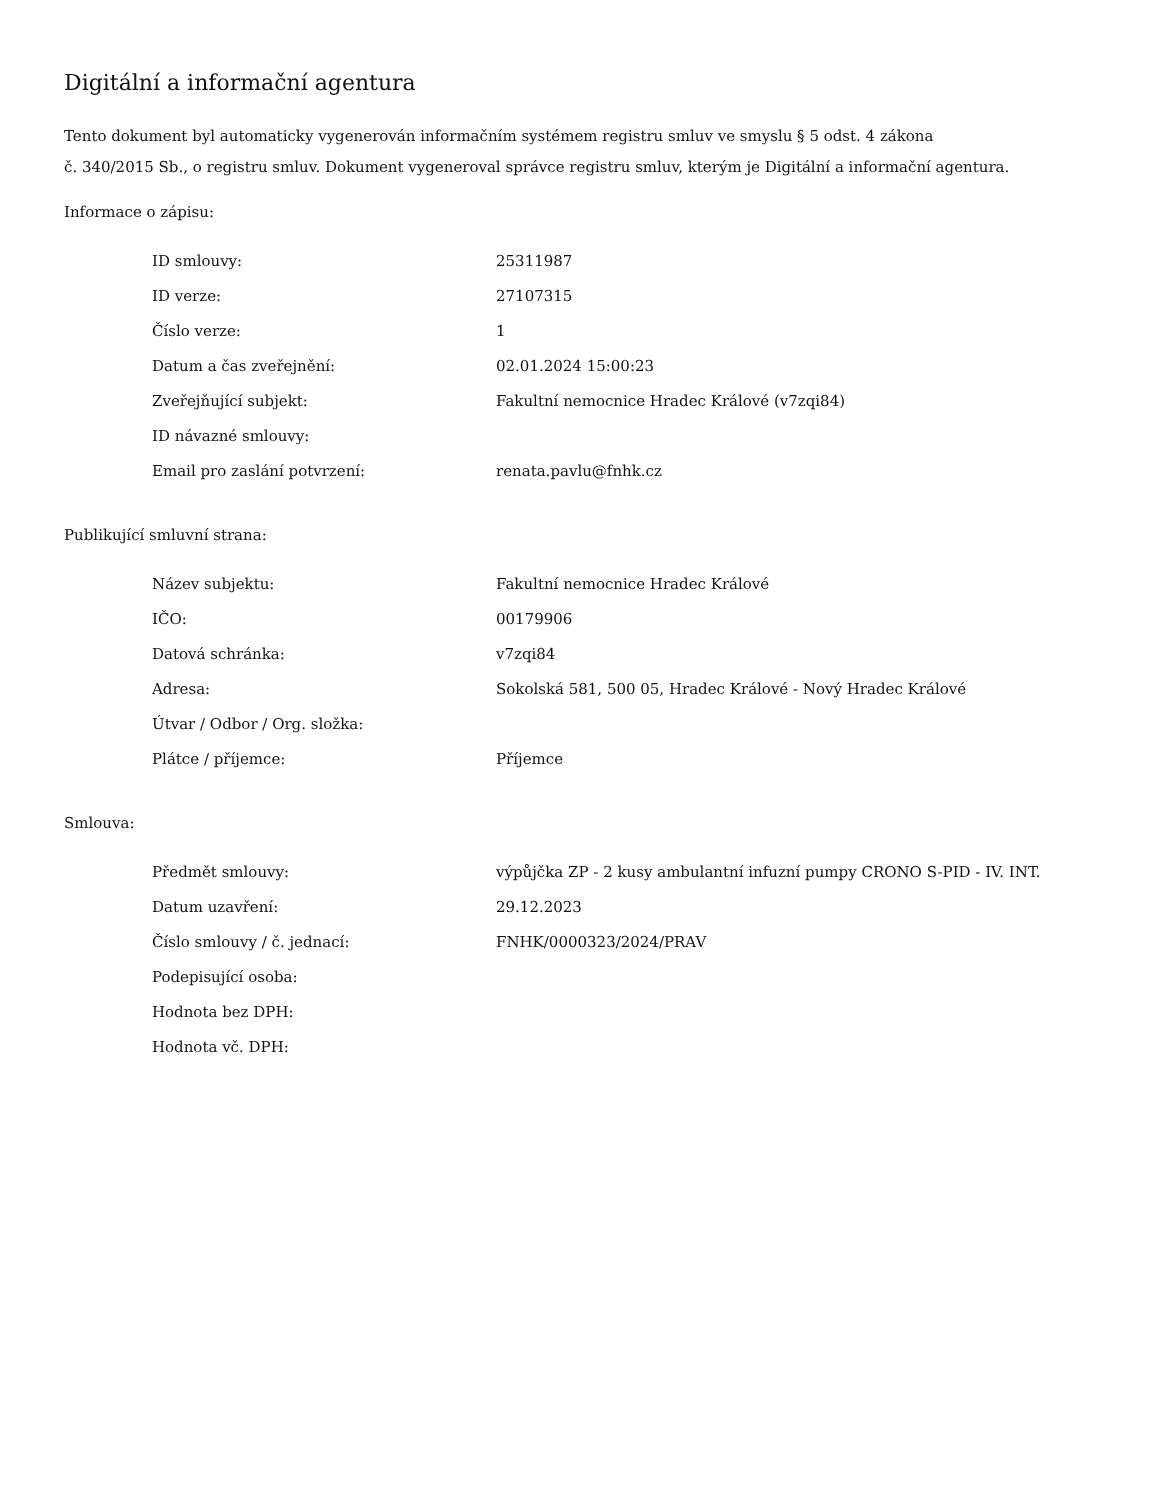Digitální a informační agentura
Tento dokument byl automaticky vygenerován informačním systémem registru smluv ve smyslu § 5 odst. 4 zákona
č. 340/2015 Sb., o registru smluv. Dokument vygeneroval správce registru smluv, kterým je Digitální a informační agentura.
Informace o zápisu:
| ID smlouvy: | 25311987 |
| ID verze: | 27107315 |
| Číslo verze: | 1 |
| Datum a čas zveřejnění: | 02.01.2024 15:00:23 |
| Zveřejňující subjekt: | Fakultní nemocnice Hradec Králové (v7zqi84) |
| ID návazné smlouvy: | |
| Email pro zaslání potvrzení: | renata.pavlu@fnhk.cz |
Publikující smluvní strana:
| Název subjektu: | Fakultní nemocnice Hradec Králové |
| IČO: | 00179906 |
| Datová schránka: | v7zqi84 |
| Adresa: | Sokolská 581, 500 05, Hradec Králové - Nový Hradec Králové |
| Útvar / Odbor / Org. složka: | |
| Plátce / příjemce: | Příjemce |
Smlouva:
| Předmět smlouvy: | výpůjčka ZP - 2 kusy ambulantní infuzní pumpy CRONO S-PID - IV. INT. |
| Datum uzavření: | 29.12.2023 |
| Číslo smlouvy / č. jednací: | FNHK/0000323/2024/PRAV |
| Podepisující osoba: | |
| Hodnota bez DPH: | |
| Hodnota vč. DPH: | |